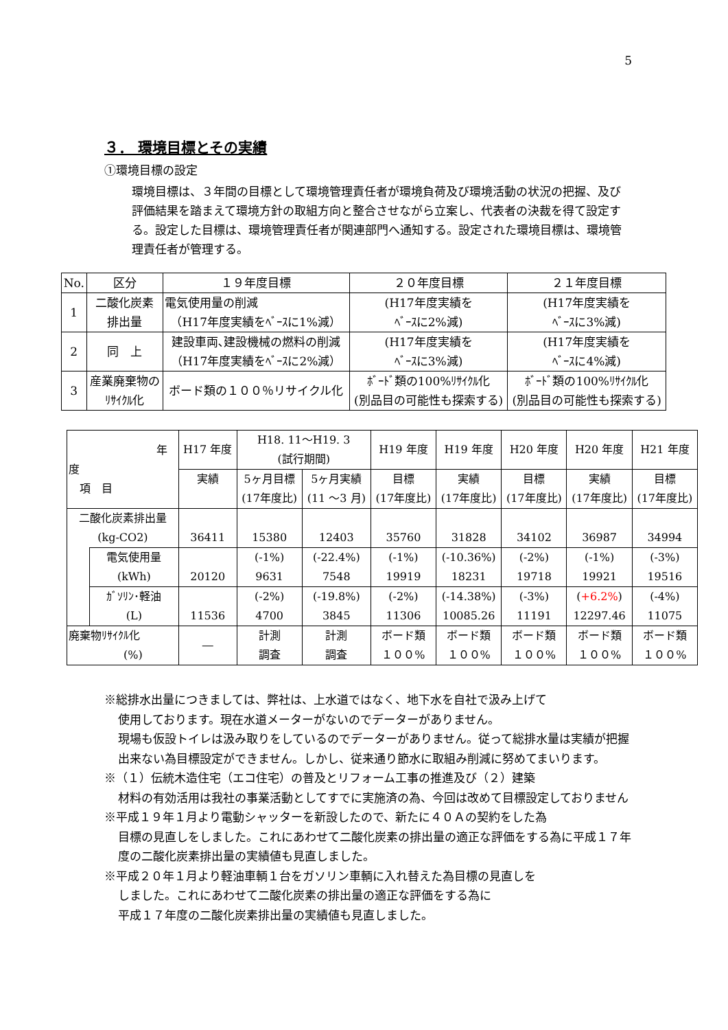5
３． 環境目標とその実績
①環境目標の設定
環境目標は、３年間の目標として環境管理責任者が環境負荷及び環境活動の状況の把握、及び評価結果を踏まえて環境方針の取組方向と整合させながら立案し、代表者の決裁を得て設定する。設定した目標は、環境管理責任者が関連部門へ通知する。設定された環境目標は、環境管理責任者が管理する。
| No. | 区分 | １９年度目標 | ２０年度目標 | ２１年度目標 |
| --- | --- | --- | --- | --- |
| 1 | 二酸化炭素 排出量 | 電気使用量の削減 （H17年度実績をﾍﾞｰｽに1%減） | (H17年度実績を ﾍﾞｰｽに2%減) | (H17年度実績を ﾍﾞｰｽに3%減) |
| 2 | 同 上 | 建設車両､建設機械の燃料の削減 （H17年度実績をﾍﾞｰｽに2%減） | (H17年度実績を ﾍﾞｰｽに3%減) | (H17年度実績を ﾍﾞｰｽに4%減) |
| 3 | 産業廃棄物の ﾘｻｲｸﾙ化 | ボード類の１００％リサイクル化 | ﾎﾞｰﾄﾞ類の100%ﾘｻｲｸﾙ化 (別品目の可能性も探索する) | ﾎﾞｰﾄﾞ類の100%ﾘｻｲｸﾙ化 (別品目の可能性も探索する) |
| 年 度 項 目 | | H17 年度 | H18. 11～H19. 3 (試行期間) | | H19 年度 | H19 年度 | H20 年度 | H20 年度 | H21 年度 |
| --- | --- | --- | --- | --- | --- | --- | --- | --- | --- |
| | | 実績 | 5ヶ月目標 (17年度比) | 5ヶ月実績 (11 ～3 月) | 目標 (17年度比) | 実績 (17年度比) | 目標 (17年度比) | 実績 (17年度比) | 目標 (17年度比) |
| 二酸化炭素排出量 (kg-CO2) | | 36411 | 15380 | 12403 | 35760 | 31828 | 34102 | 36987 | 34994 |
| | 電気使用量 (kWh) | 20120 | (-1%) 9631 | (-22.4%) 7548 | (-1%) 19919 | (-10.36%) 18231 | (-2%) 19718 | (-1%) 19921 | (-3%) 19516 |
| | ｶﾞｿﾘﾝ･軽油 (L) | 11536 | (-2%) 4700 | (-19.8%) 3845 | (-2%) 11306 | (-14.38%) 10085.26 | (-3%) 11191 | ( +6.2% ) 12297.46 | (-4%) 11075 |
| 廃棄物ﾘｻｲｸﾙ化 (%) | | ― | 計測 調査 | 計測 調査 | ボード類 １００% | ボード類 １００% | ボード類 １００% | ボード類 １００% | ボード類 １００% |
※総排水出量につきましては、弊社は、上水道ではなく、地下水を自社で汲み上げて
使用しております。現在水道メーターがないのでデーターがありません。
現場も仮設トイレは汲み取りをしているのでデーターがありません。従って総排水量は実績が把握出来ない為目標設定ができません。しかし、従来通り節水に取組み削減に努めてまいります。
※（１）伝統木造住宅（エコ住宅）の普及とリフォーム工事の推進及び（２）建築
材料の有効活用は我社の事業活動としてすでに実施済の為、今回は改めて目標設定しておりません
※平成１９年１月より電動シャッターを新設したので、新たに４０Ａの契約をした為
目標の見直しをしました。これにあわせて二酸化炭素の排出量の適正な評価をする為に平成１７年度の二酸化炭素排出量の実績値も見直しました。
※平成２０年１月より軽油車輌１台をガソリン車輌に入れ替えた為目標の見直しを
しました。これにあわせて二酸化炭素の排出量の適正な評価をする為に
平成１７年度の二酸化炭素排出量の実績値も見直しました。